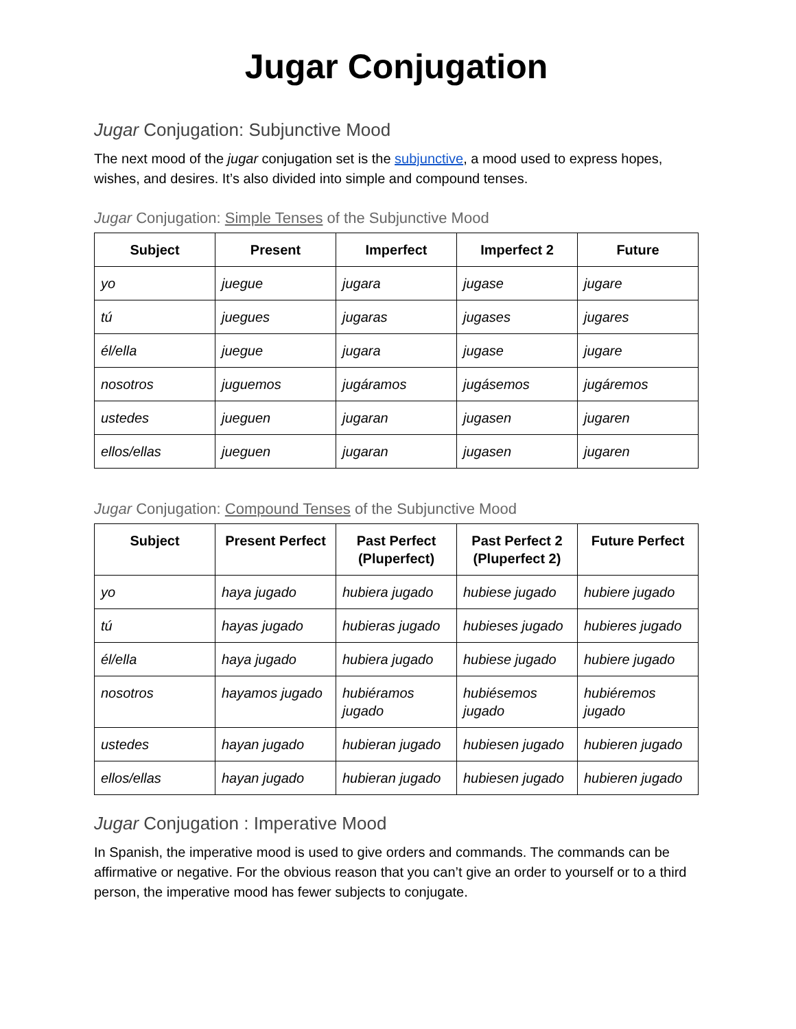Jugar Conjugation
Jugar Conjugation: Subjunctive Mood
The next mood of the jugar conjugation set is the subjunctive, a mood used to express hopes, wishes, and desires. It’s also divided into simple and compound tenses.
Jugar Conjugation: Simple Tenses of the Subjunctive Mood
| Subject | Present | Imperfect | Imperfect 2 | Future |
| --- | --- | --- | --- | --- |
| yo | juegue | jugara | jugase | jugare |
| tú | juegues | jugaras | jugases | jugares |
| él/ella | juegue | jugara | jugase | jugare |
| nosotros | juguemos | jugáramos | jugásemos | jugáremos |
| ustedes | jueguen | jugaran | jugasen | jugaren |
| ellos/ellas | jueguen | jugaran | jugasen | jugaren |
Jugar Conjugation: Compound Tenses of the Subjunctive Mood
| Subject | Present Perfect | Past Perfect (Pluperfect) | Past Perfect 2 (Pluperfect 2) | Future Perfect |
| --- | --- | --- | --- | --- |
| yo | haya jugado | hubiera jugado | hubiese jugado | hubiere jugado |
| tú | hayas jugado | hubieras jugado | hubieses jugado | hubieres jugado |
| él/ella | haya jugado | hubiera jugado | hubiese jugado | hubiere jugado |
| nosotros | hayamos jugado | hubiéramos jugado | hubiésemos jugado | hubiéremos jugado |
| ustedes | hayan jugado | hubieran jugado | hubiesen jugado | hubieren jugado |
| ellos/ellas | hayan jugado | hubieran jugado | hubiesen jugado | hubieren jugado |
Jugar Conjugation : Imperative Mood
In Spanish, the imperative mood is used to give orders and commands. The commands can be affirmative or negative. For the obvious reason that you can’t give an order to yourself or to a third person, the imperative mood has fewer subjects to conjugate.